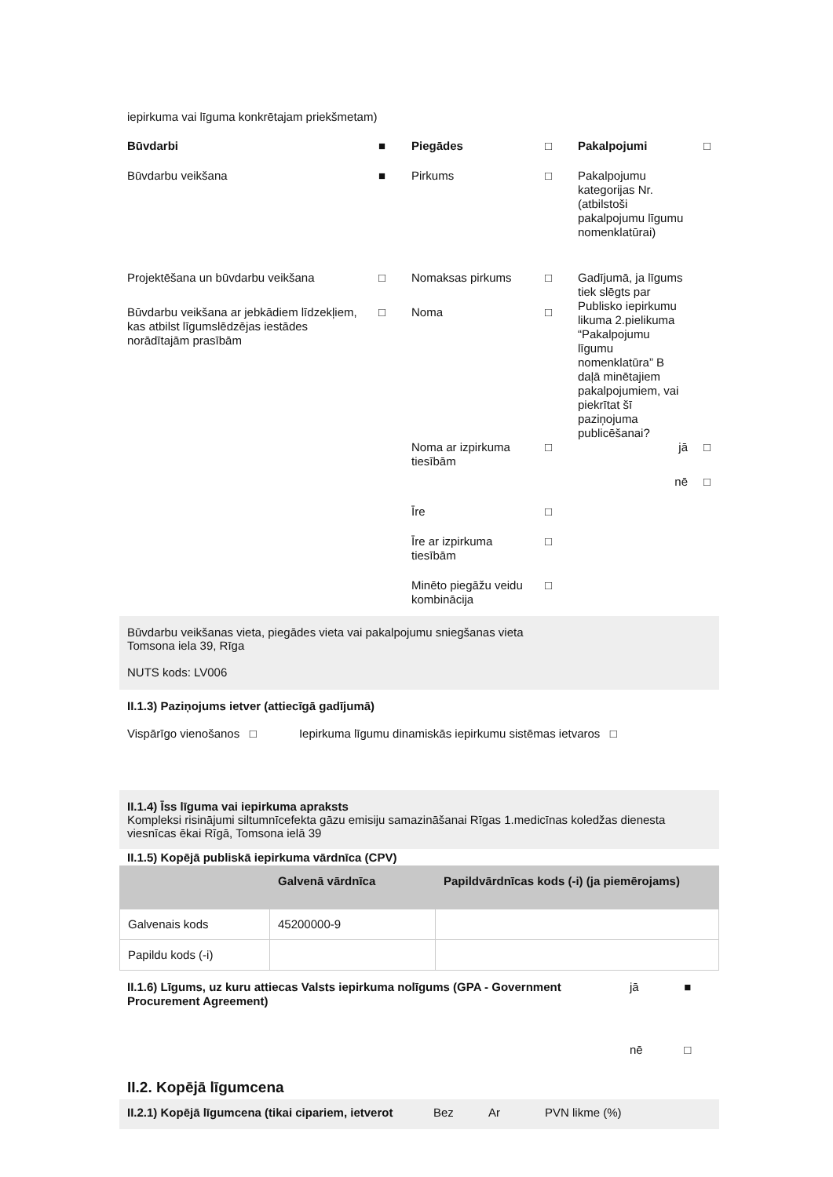iepirkuma vai līguma konkrētajam priekšmetam)
| Būvdarbi | ■ | Piegādes | □ | Pakalpojumi | □ |
| Būvdarbu veikšana | ■ | Pirkums | □ | Pakalpojumu kategorijas Nr. (atbilstoši pakalpojumu līgumu nomenklatūrai) | |
| Projektēšana un būvdarbu veikšana | □ | Nomaksas pirkums | □ | Gadījumā, ja līgums tiek slēgts par Publisko iepirkumu likuma 2.pielikuma “Pakalpojumu līgumu nomenklatūra” B daļā minētajiem pakalpojumiem, vai piekrītat šī paziņojuma publicēšanai? | |
| Būvdarbu veikšana ar jebkādiem līdzekļiem, kas atbilst līgumslēdzējas iestādes norādītajām prasībām | □ | Noma | □ | | |
| | | Noma ar izpirkuma tiesībām | □ | jā | □ |
| | | | | nē | □ |
| | | Īre | □ | | |
| | | Īre ar izpirkuma tiesībām | □ | | |
| | | Minēto piegāžu veidu kombinācija | □ | | |
Būvdarbu veikšanas vieta, piegādes vieta vai pakalpojumu sniegšanas vieta
Tomsona iela 39, Rīga
NUTS kods: LV006
II.1.3) Paziņojums ietver (attiecīgā gadījumā)
Vispārīgo vienošanos □ Iepirkuma līgumu dinamiskās iepirkumu sistēmas ietvaros □
II.1.4) Īss līguma vai iepirkuma apraksts
Kompleksi risinājumi siltumnīcefekta gāzu emisiju samazināšanai Rīgas 1.medicīnas koledžas dienesta viesnīcas ēkai Rīgā, Tomsona ielā 39
II.1.5) Kopējā publiskā iepirkuma vārdnīca (CPV)
| | Galvenā vārdnīca | Papildvārdnīcas kods (-i) (ja piemērojams) |
| --- | --- | --- |
| Galvenais kods | 45200000-9 | |
| Papildu kods (-i) | | |
| II.1.6) Līgums, uz kuru attiecas Valsts iepirkuma nolīgums (GPA - Government Procurement Agreement) | jā | ■ |
| | nē | □ |
II.2. Kopējā līgumcena
II.2.1) Kopējā līgumcena (tikai cipariem, ietverot Bez Ar PVN likme (%)